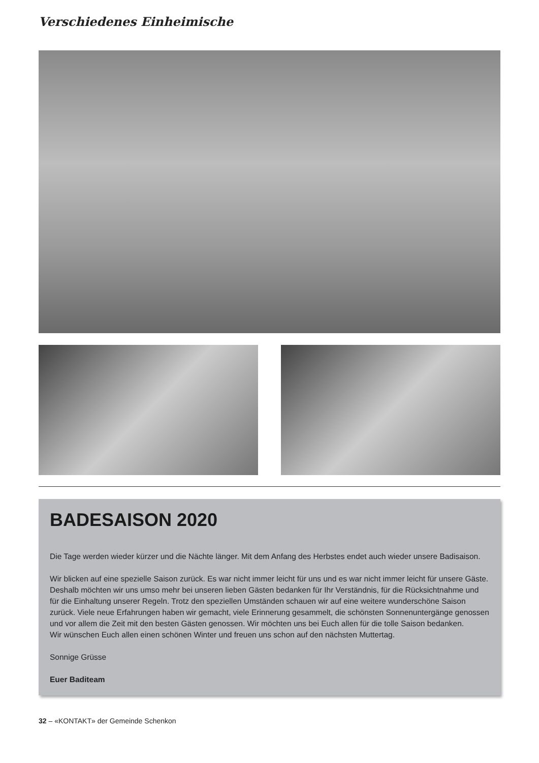Verschiedenes Einheimische
BADESAISON 2020
Die Tage werden wieder kürzer und die Nächte länger. Mit dem Anfang des Herbstes endet auch wieder unsere Badisaison.
Wir blicken auf eine spezielle Saison zurück. Es war nicht immer leicht für uns und es war nicht immer leicht für unsere Gäste. Deshalb möchten wir uns umso mehr bei unseren lieben Gästen bedanken für Ihr Verständnis, für die Rücksichtnahme und für die Einhaltung unserer Regeln. Trotz den speziellen Umständen schauen wir auf eine weitere wunderschöne Saison zurück. Viele neue Erfahrungen haben wir gemacht, viele Erinnerung gesammelt, die schönsten Sonnenuntergänge genossen und vor allem die Zeit mit den besten Gästen genossen. Wir möchten uns bei Euch allen für die tolle Saison bedanken.
Wir wünschen Euch allen einen schönen Winter und freuen uns schon auf den nächsten Muttertag.
Sonnige Grüsse
Euer Baditeam
32 – «KONTAKT» der Gemeinde Schenkon